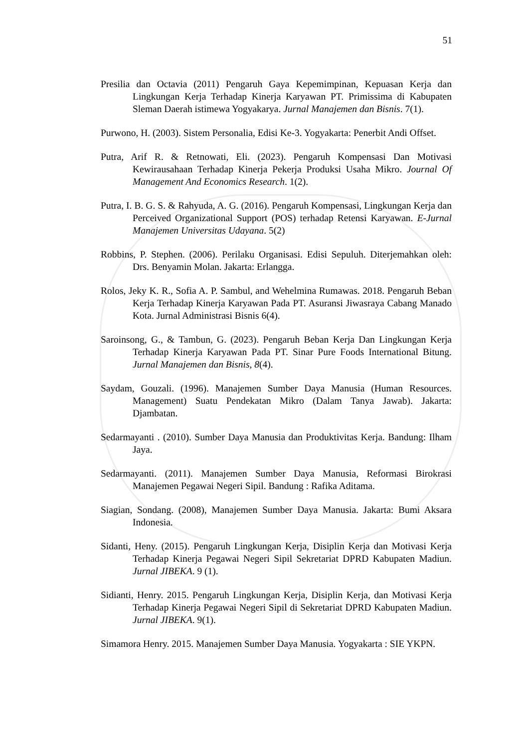51
Presilia dan Octavia (2011) Pengaruh Gaya Kepemimpinan, Kepuasan Kerja dan Lingkungan Kerja Terhadap Kinerja Karyawan PT. Primissima di Kabupaten Sleman Daerah istimewa Yogyakarya. Jurnal Manajemen dan Bisnis. 7(1).
Purwono, H. (2003). Sistem Personalia, Edisi Ke-3. Yogyakarta: Penerbit Andi Offset.
Putra, Arif R. & Retnowati, Eli. (2023). Pengaruh Kompensasi Dan Motivasi Kewirausahaan Terhadap Kinerja Pekerja Produksi Usaha Mikro. Journal Of Management And Economics Research. 1(2).
Putra, I. B. G. S. & Rahyuda, A. G. (2016). Pengaruh Kompensasi, Lingkungan Kerja dan Perceived Organizational Support (POS) terhadap Retensi Karyawan. E-Jurnal Manajemen Universitas Udayana. 5(2)
Robbins, P. Stephen. (2006). Perilaku Organisasi. Edisi Sepuluh. Diterjemahkan oleh: Drs. Benyamin Molan. Jakarta: Erlangga.
Rolos, Jeky K. R., Sofia A. P. Sambul, and Wehelmina Rumawas. 2018. Pengaruh Beban Kerja Terhadap Kinerja Karyawan Pada PT. Asuransi Jiwasraya Cabang Manado Kota. Jurnal Administrasi Bisnis 6(4).
Saroinsong, G., & Tambun, G. (2023). Pengaruh Beban Kerja Dan Lingkungan Kerja Terhadap Kinerja Karyawan Pada PT. Sinar Pure Foods International Bitung. Jurnal Manajemen dan Bisnis, 8(4).
Saydam, Gouzali. (1996). Manajemen Sumber Daya Manusia (Human Resources. Management) Suatu Pendekatan Mikro (Dalam Tanya Jawab). Jakarta: Djambatan.
Sedarmayanti . (2010). Sumber Daya Manusia dan Produktivitas Kerja. Bandung: Ilham Jaya.
Sedarmayanti. (2011). Manajemen Sumber Daya Manusia, Reformasi Birokrasi Manajemen Pegawai Negeri Sipil. Bandung : Rafika Aditama.
Siagian, Sondang. (2008), Manajemen Sumber Daya Manusia. Jakarta: Bumi Aksara Indonesia.
Sidanti, Heny. (2015). Pengaruh Lingkungan Kerja, Disiplin Kerja dan Motivasi Kerja Terhadap Kinerja Pegawai Negeri Sipil Sekretariat DPRD Kabupaten Madiun. Jurnal JIBEKA. 9 (1).
Sidianti, Henry. 2015. Pengaruh Lingkungan Kerja, Disiplin Kerja, dan Motivasi Kerja Terhadap Kinerja Pegawai Negeri Sipil di Sekretariat DPRD Kabupaten Madiun. Jurnal JIBEKA. 9(1).
Simamora Henry. 2015. Manajemen Sumber Daya Manusia. Yogyakarta : SIE YKPN.